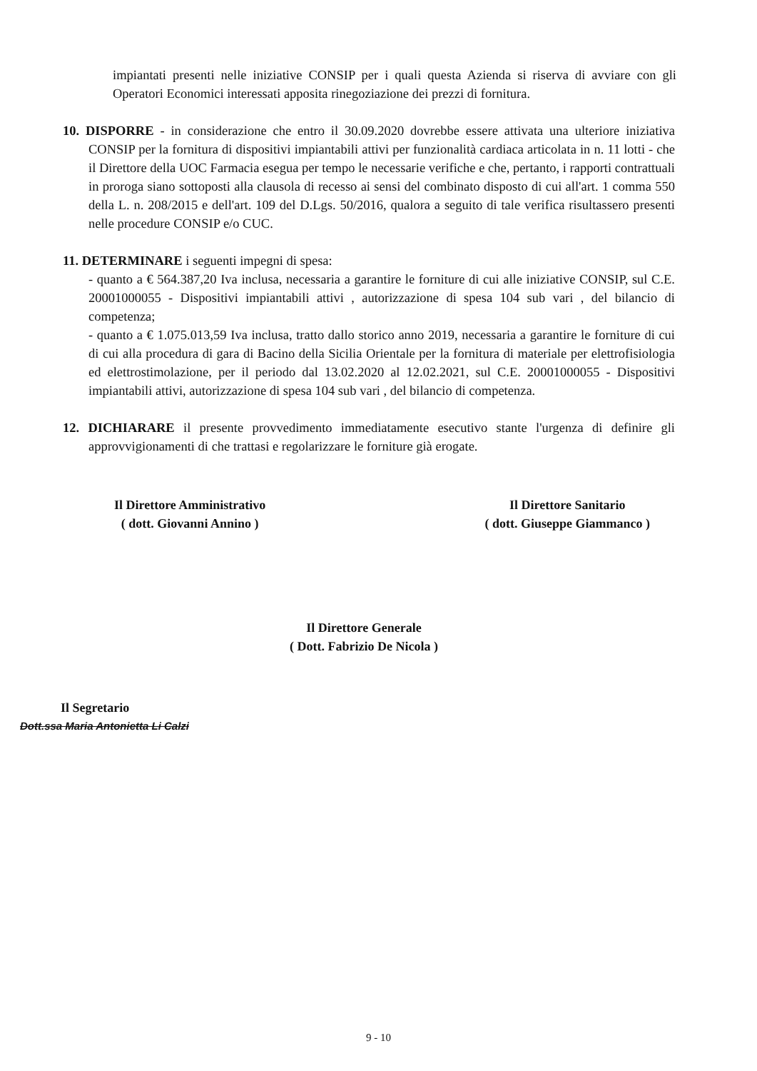impiantati presenti nelle iniziative CONSIP per i quali questa Azienda si riserva di avviare con gli Operatori Economici interessati apposita rinegoziazione dei prezzi di fornitura.
10. DISPORRE - in considerazione che entro il 30.09.2020 dovrebbe essere attivata una ulteriore iniziativa CONSIP per la fornitura di dispositivi impiantabili attivi per funzionalità cardiaca articolata in n. 11 lotti - che il Direttore della UOC Farmacia esegua per tempo le necessarie verifiche e che, pertanto, i rapporti contrattuali in proroga siano sottoposti alla clausola di recesso ai sensi del combinato disposto di cui all'art. 1 comma 550 della L. n. 208/2015 e dell'art. 109 del D.Lgs. 50/2016, qualora a seguito di tale verifica risultassero presenti nelle procedure CONSIP e/o CUC.
11. DETERMINARE i seguenti impegni di spesa:
- quanto a € 564.387,20 Iva inclusa, necessaria a garantire le forniture di cui alle iniziative CONSIP, sul C.E. 20001000055 - Dispositivi impiantabili attivi , autorizzazione di spesa 104 sub vari , del bilancio di competenza;
- quanto a € 1.075.013,59 Iva inclusa, tratto dallo storico anno 2019, necessaria a garantire le forniture di cui di cui alla procedura di gara di Bacino della Sicilia Orientale per la fornitura di materiale per elettrofisiologia ed elettrostimolazione, per il periodo dal 13.02.2020 al 12.02.2021, sul C.E. 20001000055 - Dispositivi impiantabili attivi, autorizzazione di spesa 104 sub vari , del bilancio di competenza.
12. DICHIARARE il presente provvedimento immediatamente esecutivo stante l'urgenza di definire gli approvvigionamenti di che trattasi e regolarizzare le forniture già erogate.
Il Direttore Amministrativo
( dott. Giovanni Annino )
Il Direttore Sanitario
( dott. Giuseppe Giammanco )
Il Direttore Generale
( Dott. Fabrizio De Nicola )
Il Segretario
Dott.ssa Maria Antonietta Li Calzi
9 - 10